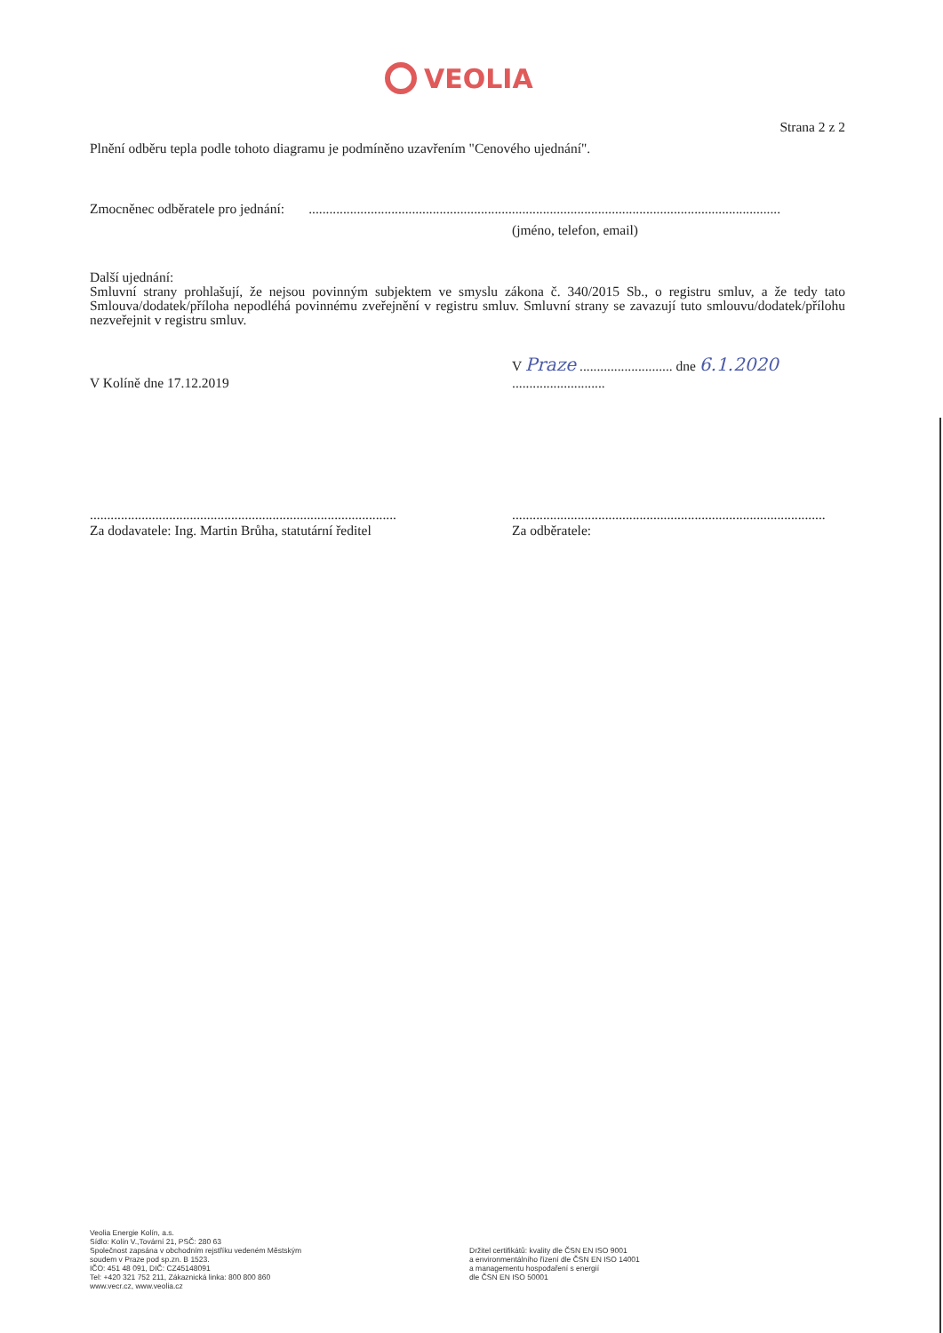VEOLIA
Strana 2 z 2
Plnění odběru tepla podle tohoto diagramu je podmíněno uzavřením "Cenového ujednání".
Zmocněnec odběratele pro jednání: .........................................................................................................................................
(jméno, telefon, email)
Další ujednání:
Smluvní strany prohlašují, že nejsou povinným subjektem ve smyslu zákona č. 340/2015 Sb., o registru smluv, a že tedy tato Smlouva/dodatek/příloha nepodléhá povinnému zveřejnění v registru smluv. Smluvní strany se zavazují tuto smlouvu/dodatek/přílohu nezveřejnit v registru smluv.
V Kolíně dne 17.12.2019
V Praze ........................... dne 6.1.2020 ...........................
.........................................................................................
Za dodavatele: Ing. Martin Brůha, statutární ředitel
...........................................................................................
Za odběratele:
Veolia Energie Kolín, a.s.
Sídlo: Kolín V.,Tovární 21, PSČ: 280 63
Společnost zapsána v obchodním rejstříku vedeném Městským
soudem v Praze pod sp.zn. B 1523.
IČO: 451 48 091, DIČ: CZ45148091
Tel: +420 321 752 211, Zákaznická linka: 800 800 860
www.vecr.cz, www.veolia.cz
Držitel certifikátů: kvality dle ČSN EN ISO 9001
a environmentálního řízení dle ČSN EN ISO 14001
a managementu hospodaření s energií
dle ČSN EN ISO 50001